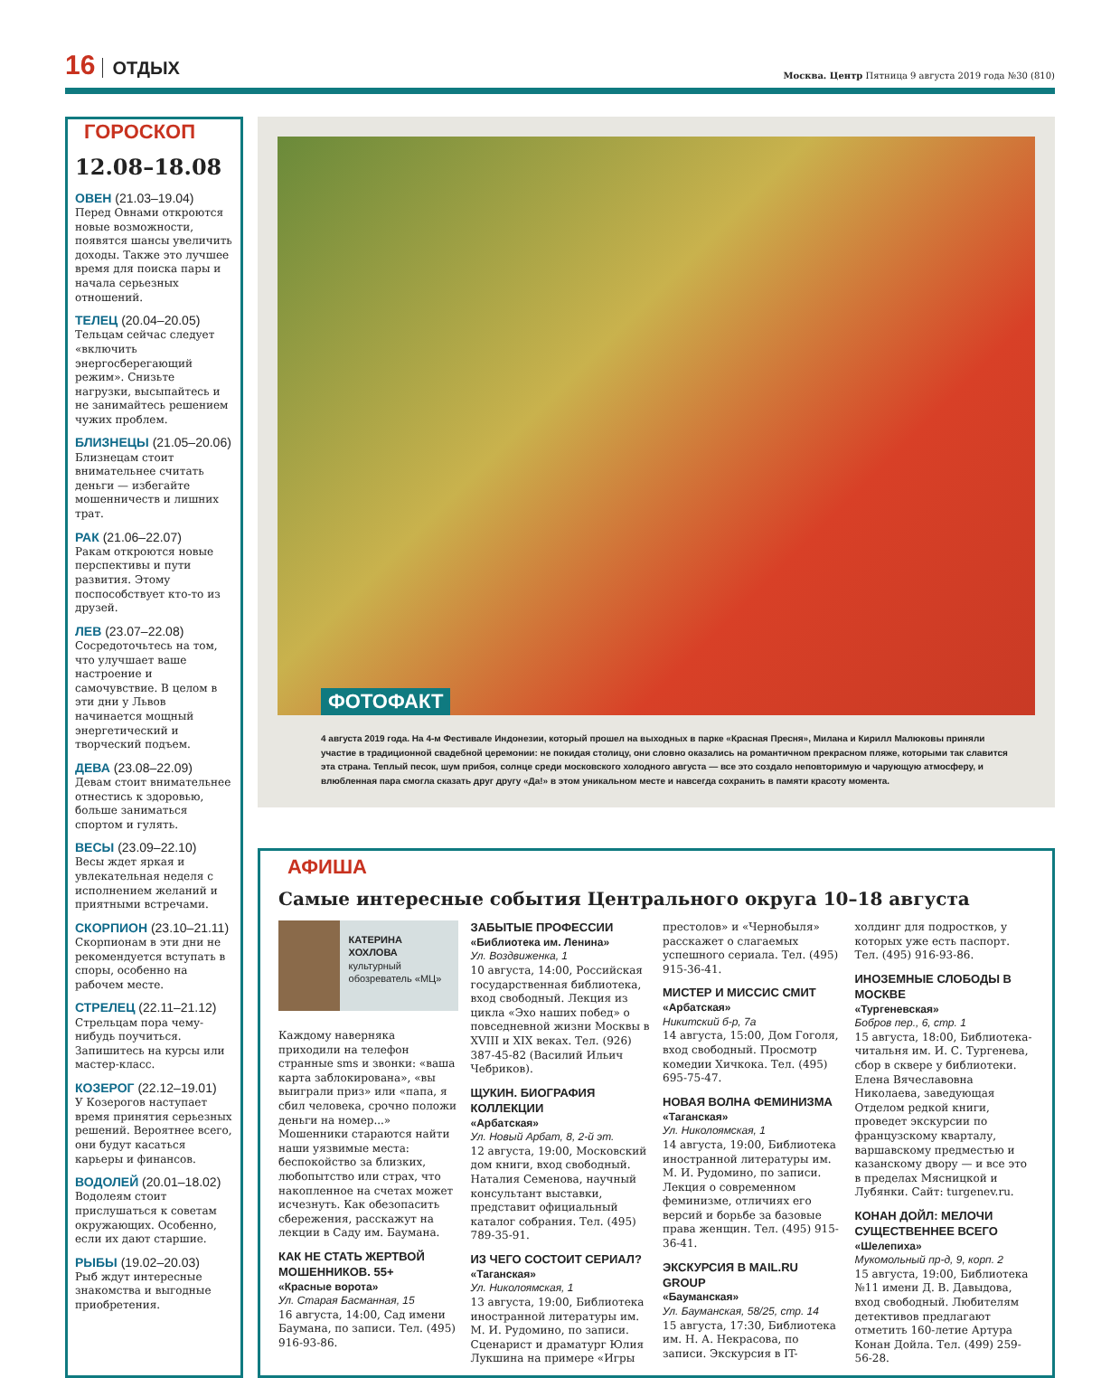16 ОТДЫХ
Москва. Центр Пятница 9 августа 2019 года №30 (810)
ГОРОСКОП
12.08–18.08
ОВЕН (21.03–19.04)
Перед Овнами откроются новые возможности, появятся шансы увеличить доходы. Также это лучшее время для поиска пары и начала серьезных отношений.
ТЕЛЕЦ (20.04–20.05)
Тельцам сейчас следует «включить энергосберегающий режим». Снизьте нагрузки, высыпайтесь и не занимайтесь решением чужих проблем.
БЛИЗНЕЦЫ (21.05–20.06)
Близнецам стоит внимательнее считать деньги — избегайте мошенничеств и лишних трат.
РАК (21.06–22.07)
Ракам откроются новые перспективы и пути развития. Этому поспособствует кто-то из друзей.
ЛЕВ (23.07–22.08)
Сосредоточьтесь на том, что улучшает ваше настроение и самочувствие. В целом в эти дни у Львов начинается мощный энергетический и творческий подъем.
ДЕВА (23.08–22.09)
Девам стоит внимательнее отнестись к здоровью, больше заниматься спортом и гулять.
ВЕСЫ (23.09–22.10)
Весы ждет яркая и увлекательная неделя с исполнением желаний и приятными встречами.
СКОРПИОН (23.10–21.11)
Скорпионам в эти дни не рекомендуется вступать в споры, особенно на рабочем месте.
СТРЕЛЕЦ (22.11–21.12)
Стрельцам пора чему-нибудь поучиться. Запишитесь на курсы или мастер-класс.
КОЗЕРОГ (22.12–19.01)
У Козерогов наступает время принятия серьезных решений. Вероятнее всего, они будут касаться карьеры и финансов.
ВОДОЛЕЙ (20.01–18.02)
Водолеям стоит прислушаться к советам окружающих. Особенно, если их дают старшие.
РЫБЫ (19.02–20.03)
Рыб ждут интересные знакомства и выгодные приобретения.
ФОТОФАКТ
4 августа 2019 года. На 4-м Фестивале Индонезии, который прошел на выходных в парке «Красная Пресня», Милана и Кирилл Малюковы приняли участие в традиционной свадебной церемонии: не покидая столицу, они словно оказались на романтичном прекрасном пляже, которыми так славится эта страна. Теплый песок, шум прибоя, солнце среди московского холодного августа — все это создало неповторимую и чарующую атмосферу, и влюбленная пара смогла сказать друг другу «Да!» в этом уникальном месте и навсегда сохранить в памяти красоту момента.
АФИША
Самые интересные события Центрального округа 10–18 августа
КАТЕРИНА ХОХЛОВА
культурный обозреватель «МЦ»
Каждому наверняка приходили на телефон странные sms и звонки: «ваша карта заблокирована», «вы выиграли приз» или «папа, я сбил человека, срочно положи деньги на номер...» Мошенники стараются найти наши уязвимые места: беспокойство за близких, любопытство или страх, что накопленное на счетах может исчезнуть. Как обезопасить сбережения, расскажут на лекции в Саду им. Баумана.
КАК НЕ СТАТЬ ЖЕРТВОЙ МОШЕННИКОВ. 55+
«Красные ворота»
Ул. Старая Басманная, 15
16 августа, 14:00, Сад имени Баумана, по записи. Тел. (495) 916-93-86.
ЗАБЫТЫЕ ПРОФЕССИИ
«Библиотека им. Ленина»
Ул. Воздвиженка, 1
10 августа, 14:00, Российская государственная библиотека, вход свободный. Лекция из цикла «Эхо наших побед» о повседневной жизни Москвы в XVIII и XIX веках. Тел. (926) 387-45-82 (Василий Ильич Чебриков).
ЩУКИН. БИОГРАФИЯ КОЛЛЕКЦИИ
«Арбатская»
Ул. Новый Арбат, 8, 2-й эт.
12 августа, 19:00, Московский дом книги, вход свободный. Наталия Семенова, научный консультант выставки, представит официальный каталог собрания. Тел. (495) 789-35-91.
ИЗ ЧЕГО СОСТОИТ СЕРИАЛ?
«Таганская»
Ул. Николоямская, 1
13 августа, 19:00, Библиотека иностранной литературы им. М. И. Рудомино, по записи. Сценарист и драматург Юлия Лукшина на примере «Игры престолов» и «Чернобыля» расскажет о слагаемых успешного сериала. Тел. (495) 915-36-41.
МИСТЕР И МИССИС СМИТ
«Арбатская»
Никитский б-р, 7а
14 августа, 15:00, Дом Гоголя, вход свободный. Просмотр комедии Хичкока. Тел. (495) 695-75-47.
НОВАЯ ВОЛНА ФЕМИНИЗМА
«Таганская»
Ул. Николоямская, 1
14 августа, 19:00, Библиотека иностранной литературы им. М. И. Рудомино, по записи. Лекция о современном феминизме, отличиях его версий и борьбе за базовые права женщин. Тел. (495) 915-36-41.
ЭКСКУРСИЯ В MAIL.RU GROUP
«Бауманская»
Ул. Бауманская, 58/25, стр. 14
15 августа, 17:30, Библиотека им. Н. А. Некрасова, по записи. Экскурсия в IT-холдинг для подростков, у которых уже есть паспорт. Тел. (495) 916-93-86.
ИНОЗЕМНЫЕ СЛОБОДЫ В МОСКВЕ
«Тургеневская»
Бобров пер., 6, стр. 1
15 августа, 18:00, Библиотека-читальня им. И. С. Тургенева, сбор в сквере у библиотеки. Елена Вячеславовна Николаева, заведующая Отделом редкой книги, проведет экскурсии по французскому кварталу, варшавскому предместью и казанскому двору — и все это в пределах Мясницкой и Лубянки. Сайт: turgenev.ru.
КОНАН ДОЙЛ: МЕЛОЧИ СУЩЕСТВЕННЕЕ ВСЕГО
«Шелепиха»
Мукомольный пр-д, 9, корп. 2
15 августа, 19:00, Библиотека №11 имени Д. В. Давыдова, вход свободный. Любителям детективов предлагают отметить 160-летие Артура Конан Дойла. Тел. (499) 259-56-28.